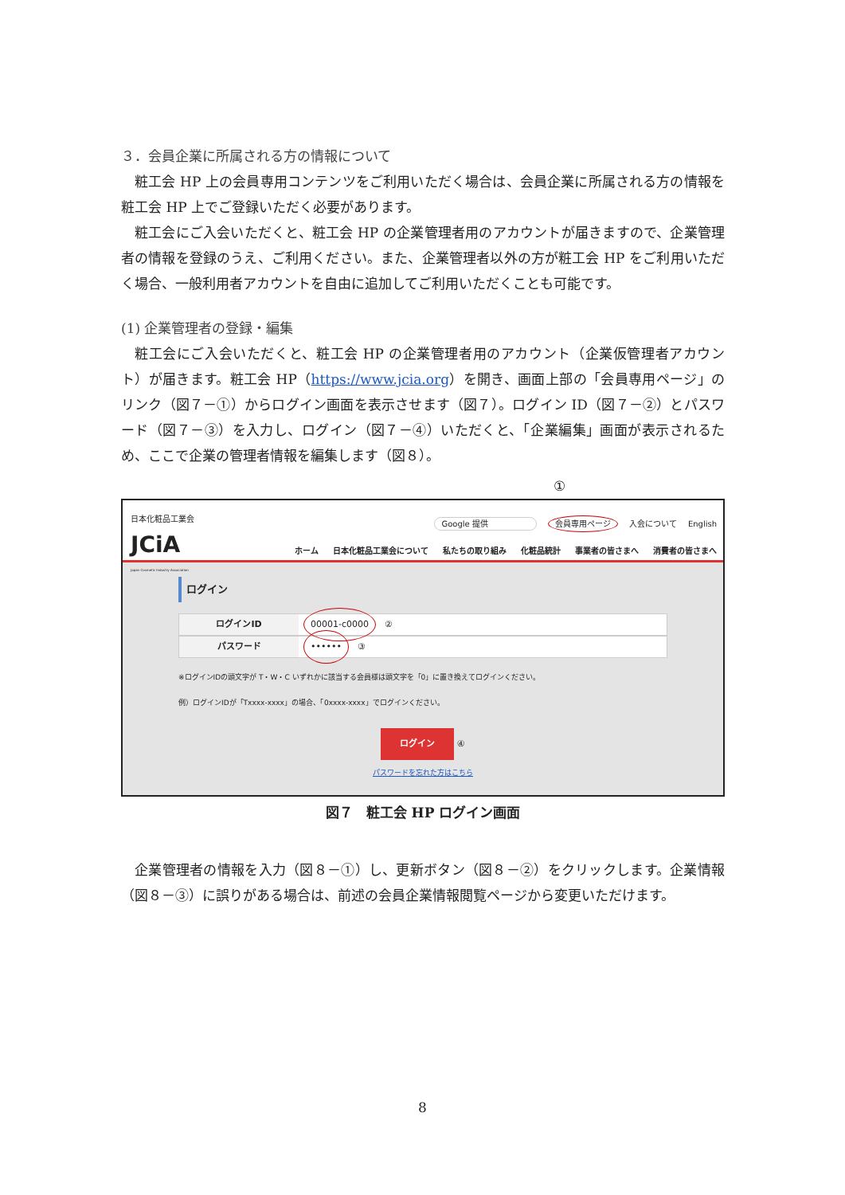３．会員企業に所属される方の情報について
粧工会 HP 上の会員専用コンテンツをご利用いただく場合は、会員企業に所属される方の情報を粧工会 HP 上でご登録いただく必要があります。
粧工会にご入会いただくと、粧工会 HP の企業管理者用のアカウントが届きますので、企業管理者の情報を登録のうえ、ご利用ください。また、企業管理者以外の方が粧工会 HP をご利用いただく場合、一般利用者アカウントを自由に追加してご利用いただくことも可能です。
(1) 企業管理者の登録・編集
粧工会にご入会いただくと、粧工会 HP の企業管理者用のアカウント（企業仮管理者アカウント）が届きます。粧工会 HP（https://www.jcia.org）を開き、画面上部の「会員専用ページ」のリンク（図７－①）からログイン画面を表示させます（図７）。ログイン ID（図７－②）とパスワード（図７－③）を入力し、ログイン（図７－④）いただくと、「企業編集」画面が表示されるため、ここで企業の管理者情報を編集します（図８）。
①
日本化粧品工業会
JCiA
Japan Cosmetic Industry Association
Google 提供 会員専用ページ 入会について English
ホーム 日本化粧品工業会について 私たちの取り組み 化粧品統計 事業者の皆さまへ 消費者の皆さまへ
ログイン
ログインID
00001-c0000　②
パスワード
••••••　③
※ログインIDの頭文字が T・W・C いずれかに該当する会員様は頭文字を「0」に置き換えてログインください。
例）ログインIDが「Txxxx-xxxx」の場合、「0xxxx-xxxx」でログインください。
ログイン ④
パスワードを忘れた方はこちら
図７　粧工会 HP ログイン画面
企業管理者の情報を入力（図８－①）し、更新ボタン（図８－②）をクリックします。企業情報（図８－③）に誤りがある場合は、前述の会員企業情報閲覧ページから変更いただけます。
8